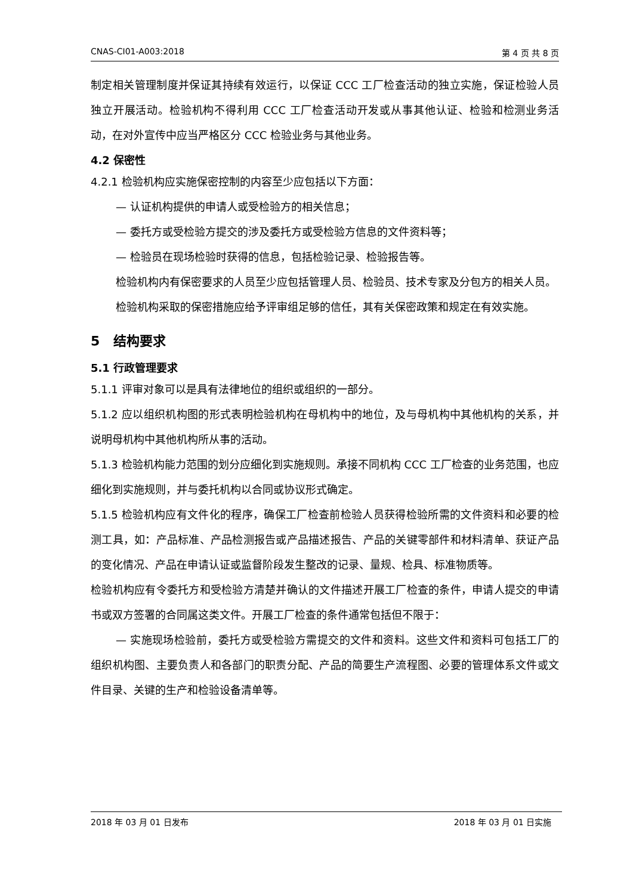CNAS-CI01-A003:2018 第 4 页 共 8 页
制定相关管理制度并保证其持续有效运行，以保证 CCC 工厂检查活动的独立实施，保证检验人员独立开展活动。检验机构不得利用 CCC 工厂检查活动开发或从事其他认证、检验和检测业务活动，在对外宣传中应当严格区分 CCC 检验业务与其他业务。
4.2 保密性
4.2.1 检验机构应实施保密控制的内容至少应包括以下方面：
— 认证机构提供的申请人或受检验方的相关信息；
— 委托方或受检验方提交的涉及委托方或受检验方信息的文件资料等；
— 检验员在现场检验时获得的信息，包括检验记录、检验报告等。
检验机构内有保密要求的人员至少应包括管理人员、检验员、技术专家及分包方的相关人员。
检验机构采取的保密措施应给予评审组足够的信任，其有关保密政策和规定在有效实施。
5 结构要求
5.1 行政管理要求
5.1.1 评审对象可以是具有法律地位的组织或组织的一部分。
5.1.2 应以组织机构图的形式表明检验机构在母机构中的地位，及与母机构中其他机构的关系，并说明母机构中其他机构所从事的活动。
5.1.3 检验机构能力范围的划分应细化到实施规则。承接不同机构 CCC 工厂检查的业务范围，也应细化到实施规则，并与委托机构以合同或协议形式确定。
5.1.5 检验机构应有文件化的程序，确保工厂检查前检验人员获得检验所需的文件资料和必要的检测工具，如：产品标准、产品检测报告或产品描述报告、产品的关键零部件和材料清单、获证产品的变化情况、产品在申请认证或监督阶段发生整改的记录、量规、检具、标准物质等。
检验机构应有令委托方和受检验方清楚并确认的文件描述开展工厂检查的条件，申请人提交的申请书或双方签署的合同属这类文件。开展工厂检查的条件通常包括但不限于：
— 实施现场检验前，委托方或受检验方需提交的文件和资料。这些文件和资料可包括工厂的组织机构图、主要负责人和各部门的职责分配、产品的简要生产流程图、必要的管理体系文件或文件目录、关键的生产和检验设备清单等。
2018 年 03 月 01 日发布 2018 年 03 月 01 日实施